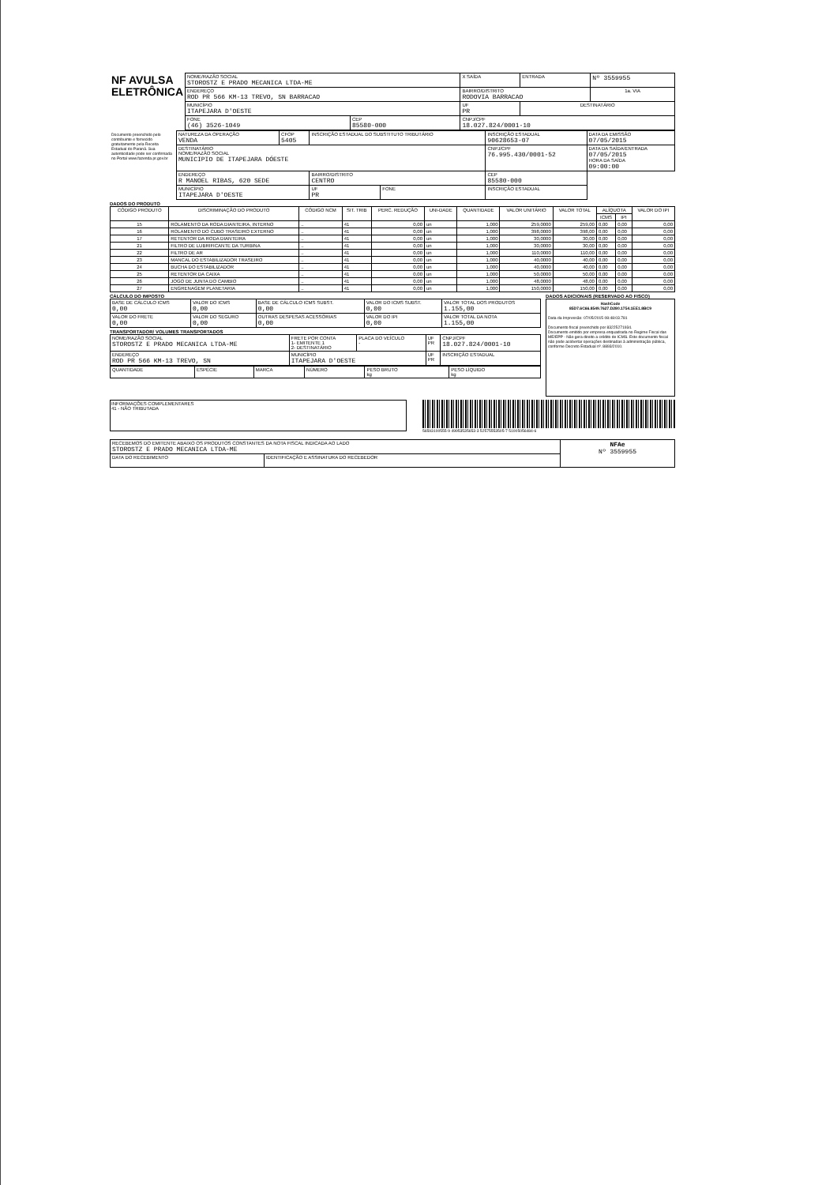| NF AVULSA ELETRÔNICA | NOME/RAZÃO SOCIAL STOROSTZ E PRADO MECANICA LTDA-ME | | X SAÍDA | ENTRADA | Nº 3559955 |
| | ENDEREÇO ROD PR 566 KM-13 TREVO, SN BARRACAO | | BAIRRO/DISTRITO RODOVIA BARRACAO | | 1a. VIA |
| | MUNICÍPIO ITAPEJARA D'OESTE | | UF PR | DESTINATÁRIO | |
| | FONE (46) 3526-1049 | CEP 85580-000 | CNPJ/CPF 18.027.824/0001-10 | | |
| Documento preenchido pelo contribuinte e fornecido gratuitamente pela Receita Estadual do Paraná. Sua autenticidade pode ser confirmada no Portal www.fazenda.pr.gov.br | NATUREZA DA OPERAÇÃO VENDA | CFOP 5405 | INSCRIÇÃO ESTADUAL DO SUBSTITUTO TRIBUTÁRIO | | INSCRIÇÃO ESTADUAL 90628653-07 | DATA DA EMISSÃO 07/05/2015 |
| | DESTINATÁRIO NOME/RAZÃO SOCIAL MUNICIPIO DE ITAPEJARA DÓESTE | | | | CNPJ/CPF 76.995.430/0001-52 | DATA DA SAÍDA/ENTRADA 07/05/2015 HORA DA SAÍDA 09:00:00 |
| | ENDEREÇO R MANOEL RIBAS, 620 SEDE | | BAIRRO/DISTRITO CENTRO | | CEP 85580-000 | |
| | MUNICÍPIO ITAPEJARA D'OESTE | | UF PR | FONE | INSCRIÇÃO ESTADUAL | |
DADOS DO PRODUTO
| CÓDIGO PRODUTO | DISCRIMINAÇÃO DO PRODUTO | CÓDIGO NCM | SIT. TRIB | PERC. REDUÇÃO | UNI-DADE | QUANTIDADE | VALOR UNITÁRIO | VALOR TOTAL | ALÍQUOTA | | VALOR DO IPI |
| --- | --- | --- | --- | --- | --- | --- | --- | --- | --- | --- | --- |
| | | | | | | | | | ICMS | IPI | |
| 15 | ROLAMENTO DA RODA DIANTEIRA, INTERNO | .. | 41 | 0,00 | un | 1,000 | 259,0000 | 259,00 | 0,00 | 0,00 | 0,00 |
| 16 | ROLAMENTO DO CUBO TRASEIRO EXTERNO | .. | 41 | 0,00 | un | 1,000 | 398,0000 | 398,00 | 0,00 | 0,00 | 0,00 |
| 17 | RETENTOR DA RODA DIANTEIRA | .. | 41 | 0,00 | un | 1,000 | 30,0000 | 30,00 | 0,00 | 0,00 | 0,00 |
| 21 | FILTRO DE LUBRIFICANTE DA TURBINA | .. | 41 | 0,00 | un | 1,000 | 30,0000 | 30,00 | 0,00 | 0,00 | 0,00 |
| 22 | FILTRO DE AR | .. | 41 | 0,00 | un | 1,000 | 110,0000 | 110,00 | 0,00 | 0,00 | 0,00 |
| 23 | MANCAL DO ESTABILIZADOR TRASEIRO | .. | 41 | 0,00 | un | 1,000 | 40,0000 | 40,00 | 0,00 | 0,00 | 0,00 |
| 24 | BUCHA DO ESTABILIZADOR | .. | 41 | 0,00 | un | 1,000 | 40,0000 | 40,00 | 0,00 | 0,00 | 0,00 |
| 25 | RETENTOR DA CAIXA | .. | 41 | 0,00 | un | 1,000 | 50,0000 | 50,00 | 0,00 | 0,00 | 0,00 |
| 26 | JOGO DE JUNTA DO CAMBIO | .. | 41 | 0,00 | un | 1,000 | 48,0000 | 48,00 | 0,00 | 0,00 | 0,00 |
| 27 | ENGRENAGEM PLANETARIA | .. | 41 | 0,00 | un | 1,000 | 150,0000 | 150,00 | 0,00 | 0,00 | 0,00 |
CÁLCULO DO IMPOSTO
| BASE DE CÁLCULO ICMS 0,00 | VALOR DO ICMS 0,00 | BASE DE CÁLCULO ICMS SUBST. 0,00 | VALOR DO ICMS SUBST. 0,00 | VALOR TOTAL DOS PRODUTOS 1.155,00 |
| VALOR DO FRETE 0,00 | VALOR DO SEGURO 0,00 | OUTRAS DESPESAS ACESSÓRIAS 0,00 | VALOR DO IPI 0,00 | VALOR TOTAL DA NOTA 1.155,00 |
TRANSPORTADOR/ VOLUMES TRANSPORTADOS
| NOME/RAZÃO SOCIAL STOROSTZ E PRADO MECANICA LTDA-ME | FRETE POR CONTA 1- EMITENTE 1 2- DESTINATÁRIO | PLACA DO VEÍCULO - | UF PR | CNPJ/CPF 18.027.824/0001-10 |
| ENDEREÇO ROD PR 566 KM-13 TREVO, SN | MUNICÍPIO ITAPEJARA D'OESTE | | UF PR | INSCRIÇÃO ESTADUAL |
| QUANTIDADE | ESPÉCIE | MARCA | NÚMERO | PESO BRUTO kg | PESO LÍQUIDO kg |
DADOS ADICIONAIS (RESERVADO AO FISCO)
HashCode
85D7.6C66.8549.7627.D280.1754.1EE1.8BC9
Data da Impressão: 07/05/2015 08:48:03.781
Documento fiscal preenchido por 83225271934.
Documento emitido por empresa enquadrada no Regime Fiscal das ME/EPP - Não gera direito a crédito de ICMS. Este documento fiscal não pode acobertar operações destinadas à administração pública, conforme Decreto Estadual nº. 8893/2010.
INFORMAÇÕES COMPLEMENTARES
41 - NÃO TRIBUTADA
56593100555-9 49953535653-3 52575553505-7 51005056484-6
| RECEBEMOS DO EMITENTE ABAIXO OS PRODUTOS CONSTANTES DA NOTA FISCAL INDICADA AO LADO STOROSTZ E PRADO MECANICA LTDA-ME | | NFAe Nº 3559955 |
| DATA DO RECEBIMENTO | IDENTIFICAÇÃO E ASSINATURA DO RECEBEDOR | |